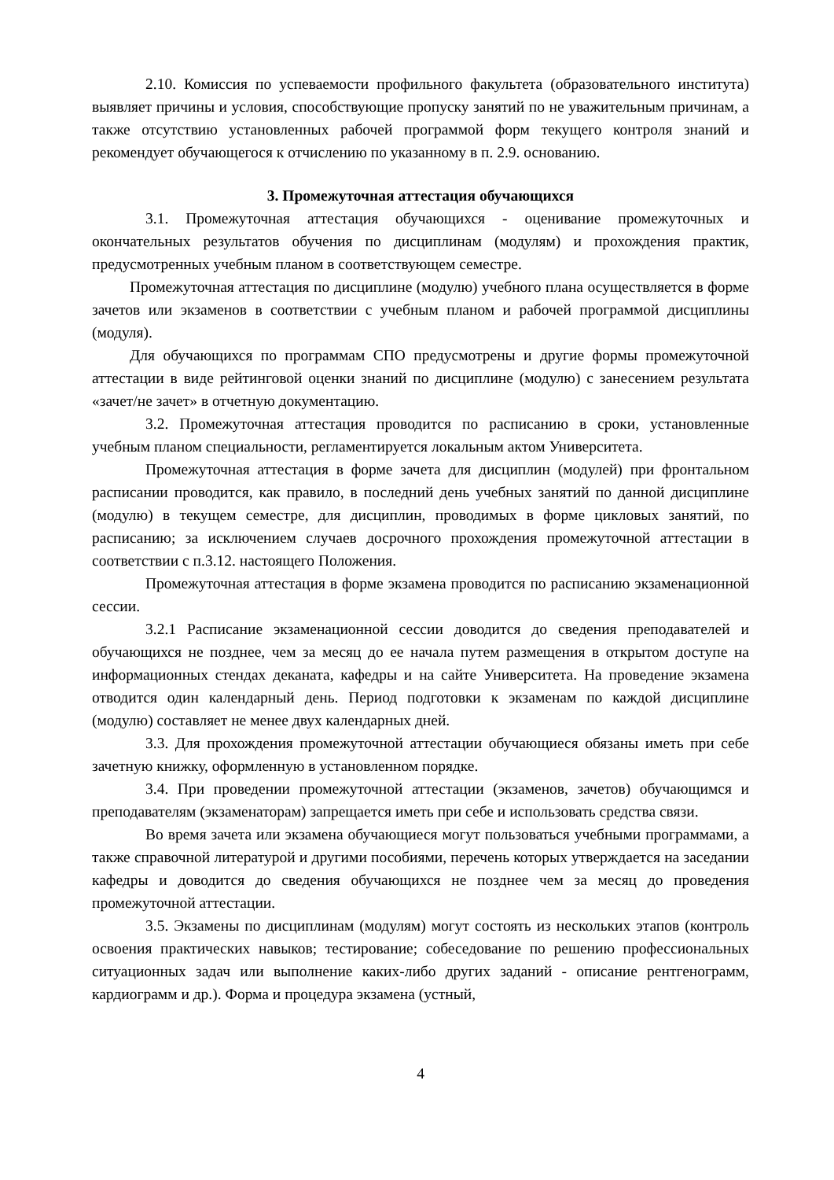2.10. Комиссия по успеваемости профильного факультета (образовательного института) выявляет причины и условия, способствующие пропуску занятий по не уважительным причинам, а также отсутствию установленных рабочей программой форм текущего контроля знаний и рекомендует обучающегося к отчислению по указанному в п. 2.9. основанию.
3. Промежуточная аттестация обучающихся
3.1. Промежуточная аттестация обучающихся - оценивание промежуточных и окончательных результатов обучения по дисциплинам (модулям) и прохождения практик, предусмотренных учебным планом в соответствующем семестре.
Промежуточная аттестация по дисциплине (модулю) учебного плана осуществляется в форме зачетов или экзаменов в соответствии с учебным планом и рабочей программой дисциплины (модуля).
Для обучающихся по программам СПО предусмотрены и другие формы промежуточной аттестации в виде рейтинговой оценки знаний по дисциплине (модулю) с занесением результата «зачет/не зачет» в отчетную документацию.
3.2. Промежуточная аттестация проводится по расписанию в сроки, установленные учебным планом специальности, регламентируется локальным актом Университета.
Промежуточная аттестация в форме зачета для дисциплин (модулей) при фронтальном расписании проводится, как правило, в последний день учебных занятий по данной дисциплине (модулю) в текущем семестре, для дисциплин, проводимых в форме цикловых занятий, по расписанию; за исключением случаев досрочного прохождения промежуточной аттестации в соответствии с п.3.12. настоящего Положения.
Промежуточная аттестация в форме экзамена проводится по расписанию экзаменационной сессии.
3.2.1 Расписание экзаменационной сессии доводится до сведения преподавателей и обучающихся не позднее, чем за месяц до ее начала путем размещения в открытом доступе на информационных стендах деканата, кафедры и на сайте Университета. На проведение экзамена отводится один календарный день. Период подготовки к экзаменам по каждой дисциплине (модулю) составляет не менее двух календарных дней.
3.3. Для прохождения промежуточной аттестации обучающиеся обязаны иметь при себе зачетную книжку, оформленную в установленном порядке.
3.4. При проведении промежуточной аттестации (экзаменов, зачетов) обучающимся и преподавателям (экзаменаторам) запрещается иметь при себе и использовать средства связи.
Во время зачета или экзамена обучающиеся могут пользоваться учебными программами, а также справочной литературой и другими пособиями, перечень которых утверждается на заседании кафедры и доводится до сведения обучающихся не позднее чем за месяц до проведения промежуточной аттестации.
3.5. Экзамены по дисциплинам (модулям) могут состоять из нескольких этапов (контроль освоения практических навыков; тестирование; собеседование по решению профессиональных ситуационных задач или выполнение каких-либо других заданий - описание рентгенограмм, кардиограмм и др.). Форма и процедура экзамена (устный,
4